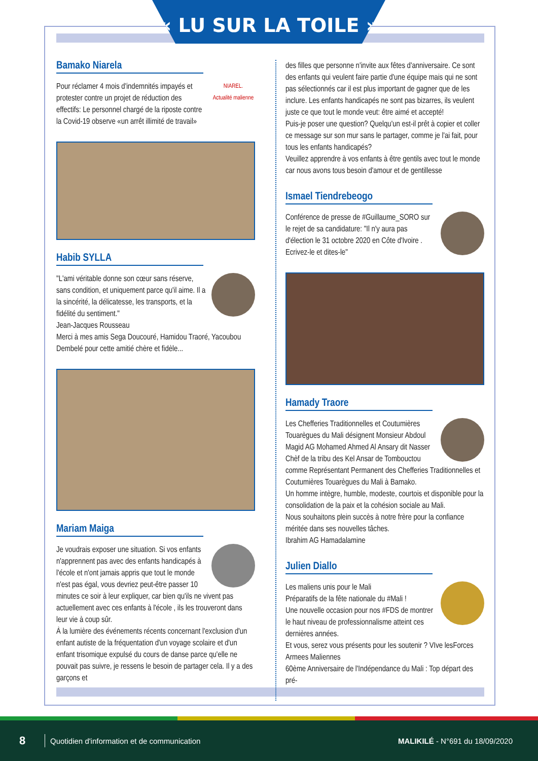« LU SUR LA TOILE »
Bamako Niarela
NIAREL.
Actualité malienne
Pour réclamer 4 mois d'indemnités impayés et protester contre un projet de réduction des effectifs: Le personnel chargé de la riposte contre la Covid-19 observe «un arrêt illimité de travail»
Habib SYLLA
"L'ami véritable donne son cœur sans réserve, sans condition, et uniquement parce qu'il aime. Il a la sincérité, la délicatesse, les transports, et la fidélité du sentiment."
Jean-Jacques Rousseau
Merci à mes amis Sega Doucouré, Hamidou Traoré, Yacoubou Dembelé pour cette amitié chère et fidèle...
Mariam Maiga
Je voudrais exposer une situation. Si vos enfants n'apprennent pas avec des enfants handicapés à l'école et n'ont jamais appris que tout le monde n'est pas égal, vous devriez peut-être passer 10 minutes ce soir à leur expliquer, car bien qu'ils ne vivent pas actuellement avec ces enfants à l'école , ils les trouveront dans leur vie à coup sûr.
À la lumière des événements récents concernant l'exclusion d'un enfant autiste de la fréquentation d'un voyage scolaire et d'un enfant trisomique expulsé du cours de danse parce qu'elle ne pouvait pas suivre, je ressens le besoin de partager cela. Il y a des garçons et
des filles que personne n'invite aux fêtes d'anniversaire. Ce sont des enfants qui veulent faire partie d'une équipe mais qui ne sont pas sélectionnés car il est plus important de gagner que de les inclure. Les enfants handicapés ne sont pas bizarres, ils veulent juste ce que tout le monde veut: être aimé et accepté!
Puis-je poser une question? Quelqu'un est-il prêt à copier et coller ce message sur son mur sans le partager, comme je l'ai fait, pour tous les enfants handicapés?
Veuillez apprendre à vos enfants à être gentils avec tout le monde car nous avons tous besoin d'amour et de gentillesse
Ismael Tiendrebeogo
Conférence de presse de #Guillaume_SORO sur le rejet de sa candidature: "Il n'y aura pas d'élection le 31 octobre 2020 en Côte d'Ivoire . Ecrivez-le et dites-le"
Hamady Traore
Les Chefferies Traditionnelles et Coutumières Touarègues du Mali désignent Monsieur Abdoul Magid AG Mohamed Ahmed Al Ansary dit Nasser Chèf de la tribu des Kel Ansar de Tombouctou comme Représentant Permanent des Chefferies Traditionnelles et Coutumières Touarègues du Mali à Bamako.
Un homme intègre, humble, modeste, courtois et disponible pour la consolidation de la paix et la cohésion sociale au Mali.
Nous souhaitons plein succès à notre frère pour la confiance méritée dans ses nouvelles tâches.
Ibrahim AG Hamadalamine
Julien Diallo
Les maliens unis pour le Mali
Préparatifs de la fête nationale du #Mali !
Une nouvelle occasion pour nos #FDS de montrer le haut niveau de professionnalisme atteint ces dernières années.
Et vous, serez vous présents pour les soutenir ? VIve lesForces Armees Maliennes
60ème Anniversaire de l'Indépendance du Mali : Top départ des pré-
8 Quotidien d'information et de communication MALIKILÉ - N°691 du 18/09/2020